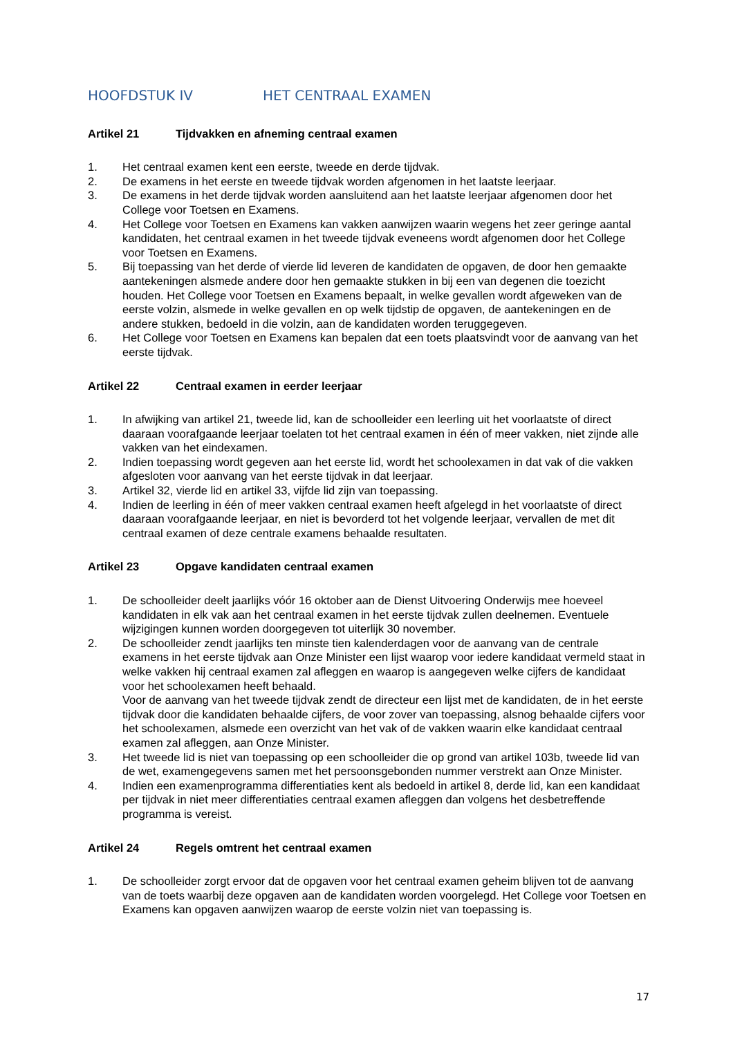HOOFDSTUK IV HET CENTRAAL EXAMEN
Artikel 21 Tijdvakken en afneming centraal examen
1. Het centraal examen kent een eerste, tweede en derde tijdvak.
2. De examens in het eerste en tweede tijdvak worden afgenomen in het laatste leerjaar.
3. De examens in het derde tijdvak worden aansluitend aan het laatste leerjaar afgenomen door het College voor Toetsen en Examens.
4. Het College voor Toetsen en Examens kan vakken aanwijzen waarin wegens het zeer geringe aantal kandidaten, het centraal examen in het tweede tijdvak eveneens wordt afgenomen door het College voor Toetsen en Examens.
5. Bij toepassing van het derde of vierde lid leveren de kandidaten de opgaven, de door hen gemaakte aantekeningen alsmede andere door hen gemaakte stukken in bij een van degenen die toezicht houden. Het College voor Toetsen en Examens bepaalt, in welke gevallen wordt afgeweken van de eerste volzin, alsmede in welke gevallen en op welk tijdstip de opgaven, de aantekeningen en de andere stukken, bedoeld in die volzin, aan de kandidaten worden teruggegeven.
6. Het College voor Toetsen en Examens kan bepalen dat een toets plaatsvindt voor de aanvang van het eerste tijdvak.
Artikel 22 Centraal examen in eerder leerjaar
1. In afwijking van artikel 21, tweede lid, kan de schoolleider een leerling uit het voorlaatste of direct daaraan voorafgaande leerjaar toelaten tot het centraal examen in één of meer vakken, niet zijnde alle vakken van het eindexamen.
2. Indien toepassing wordt gegeven aan het eerste lid, wordt het schoolexamen in dat vak of die vakken afgesloten voor aanvang van het eerste tijdvak in dat leerjaar.
3. Artikel 32, vierde lid en artikel 33, vijfde lid zijn van toepassing.
4. Indien de leerling in één of meer vakken centraal examen heeft afgelegd in het voorlaatste of direct daaraan voorafgaande leerjaar, en niet is bevorderd tot het volgende leerjaar, vervallen de met dit centraal examen of deze centrale examens behaalde resultaten.
Artikel 23 Opgave kandidaten centraal examen
1. De schoolleider deelt jaarlijks vóór 16 oktober aan de Dienst Uitvoering Onderwijs mee hoeveel kandidaten in elk vak aan het centraal examen in het eerste tijdvak zullen deelnemen. Eventuele wijzigingen kunnen worden doorgegeven tot uiterlijk 30 november.
2. De schoolleider zendt jaarlijks ten minste tien kalenderdagen voor de aanvang van de centrale examens in het eerste tijdvak aan Onze Minister een lijst waarop voor iedere kandidaat vermeld staat in welke vakken hij centraal examen zal afleggen en waarop is aangegeven welke cijfers de kandidaat voor het schoolexamen heeft behaald.
Voor de aanvang van het tweede tijdvak zendt de directeur een lijst met de kandidaten, de in het eerste tijdvak door die kandidaten behaalde cijfers, de voor zover van toepassing, alsnog behaalde cijfers voor het schoolexamen, alsmede een overzicht van het vak of de vakken waarin elke kandidaat centraal examen zal afleggen, aan Onze Minister.
3. Het tweede lid is niet van toepassing op een schoolleider die op grond van artikel 103b, tweede lid van de wet, examengegevens samen met het persoonsgebonden nummer verstrekt aan Onze Minister.
4. Indien een examenprogramma differentiaties kent als bedoeld in artikel 8, derde lid, kan een kandidaat per tijdvak in niet meer differentiaties centraal examen afleggen dan volgens het desbetreffende programma is vereist.
Artikel 24 Regels omtrent het centraal examen
1. De schoolleider zorgt ervoor dat de opgaven voor het centraal examen geheim blijven tot de aanvang van de toets waarbij deze opgaven aan de kandidaten worden voorgelegd. Het College voor Toetsen en Examens kan opgaven aanwijzen waarop de eerste volzin niet van toepassing is.
17